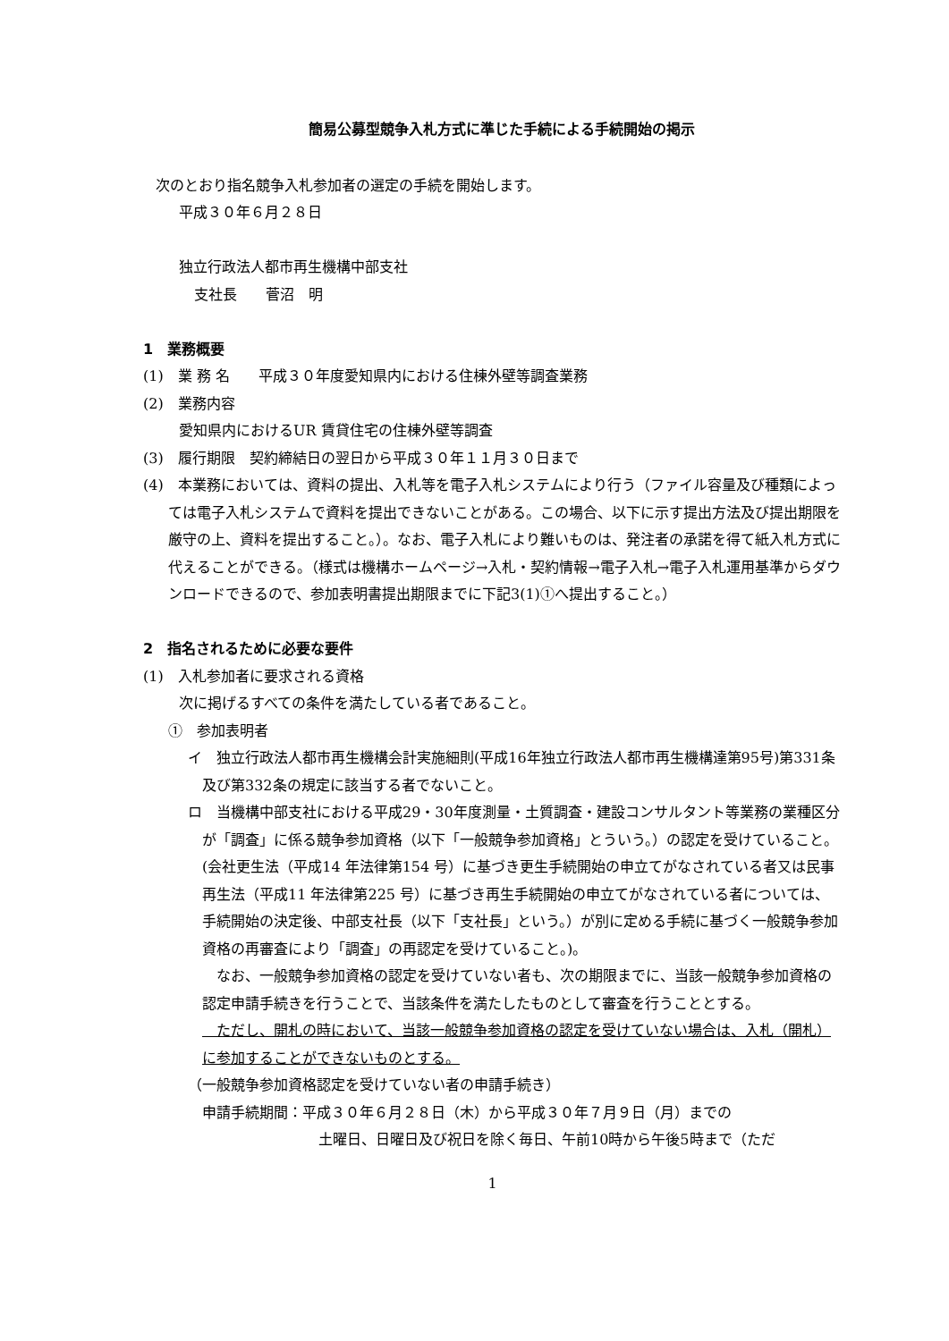簡易公募型競争入札方式に準じた手続による手続開始の掲示
次のとおり指名競争入札参加者の選定の手続を開始します。
平成３０年６月２８日
独立行政法人都市再生機構中部支社
支社長　　菅沼　明
1　業務概要
(1)　業 務 名　　平成３０年度愛知県内における住棟外壁等調査業務
(2)　業務内容
愛知県内におけるUR 賃貸住宅の住棟外壁等調査
(3)　履行期限　契約締結日の翌日から平成３０年１１月３０日まで
(4)　本業務においては、資料の提出、入札等を電子入札システムにより行う（ファイル容量及び種類によっては電子入札システムで資料を提出できないことがある。この場合、以下に示す提出方法及び提出期限を厳守の上、資料を提出すること。）。なお、電子入札により難いものは、発注者の承諾を得て紙入札方式に代えることができる。（様式は機構ホームページ→入札・契約情報→電子入札→電子入札運用基準からダウンロードできるので、参加表明書提出期限までに下記3(1)①へ提出すること。）
2　指名されるために必要な要件
(1)　入札参加者に要求される資格
次に掲げるすべての条件を満たしている者であること。
①　参加表明者
イ　独立行政法人都市再生機構会計実施細則(平成16年独立行政法人都市再生機構達第95号)第331条及び第332条の規定に該当する者でないこと。
ロ　当機構中部支社における平成29・30年度測量・土質調査・建設コンサルタント等業務の業種区分が「調査」に係る競争参加資格（以下「一般競争参加資格」とういう。）の認定を受けていること。(会社更生法（平成14 年法律第154 号）に基づき更生手続開始の申立てがなされている者又は民事再生法（平成11 年法律第225 号）に基づき再生手続開始の申立てがなされている者については、手続開始の決定後、中部支社長（以下「支社長」という。）が別に定める手続に基づく一般競争参加資格の再審査により「調査」の再認定を受けていること。)。
　なお、一般競争参加資格の認定を受けていない者も、次の期限までに、当該一般競争参加資格の認定申請手続きを行うことで、当該条件を満たしたものとして審査を行うこととする。
　ただし、開札の時において、当該一般競争参加資格の認定を受けていない場合は、入札（開札）に参加することができないものとする。
（一般競争参加資格認定を受けていない者の申請手続き）
申請手続期間：平成３０年６月２８日（木）から平成３０年７月９日（月）までの
土曜日、日曜日及び祝日を除く毎日、午前10時から午後5時まで（ただ
1